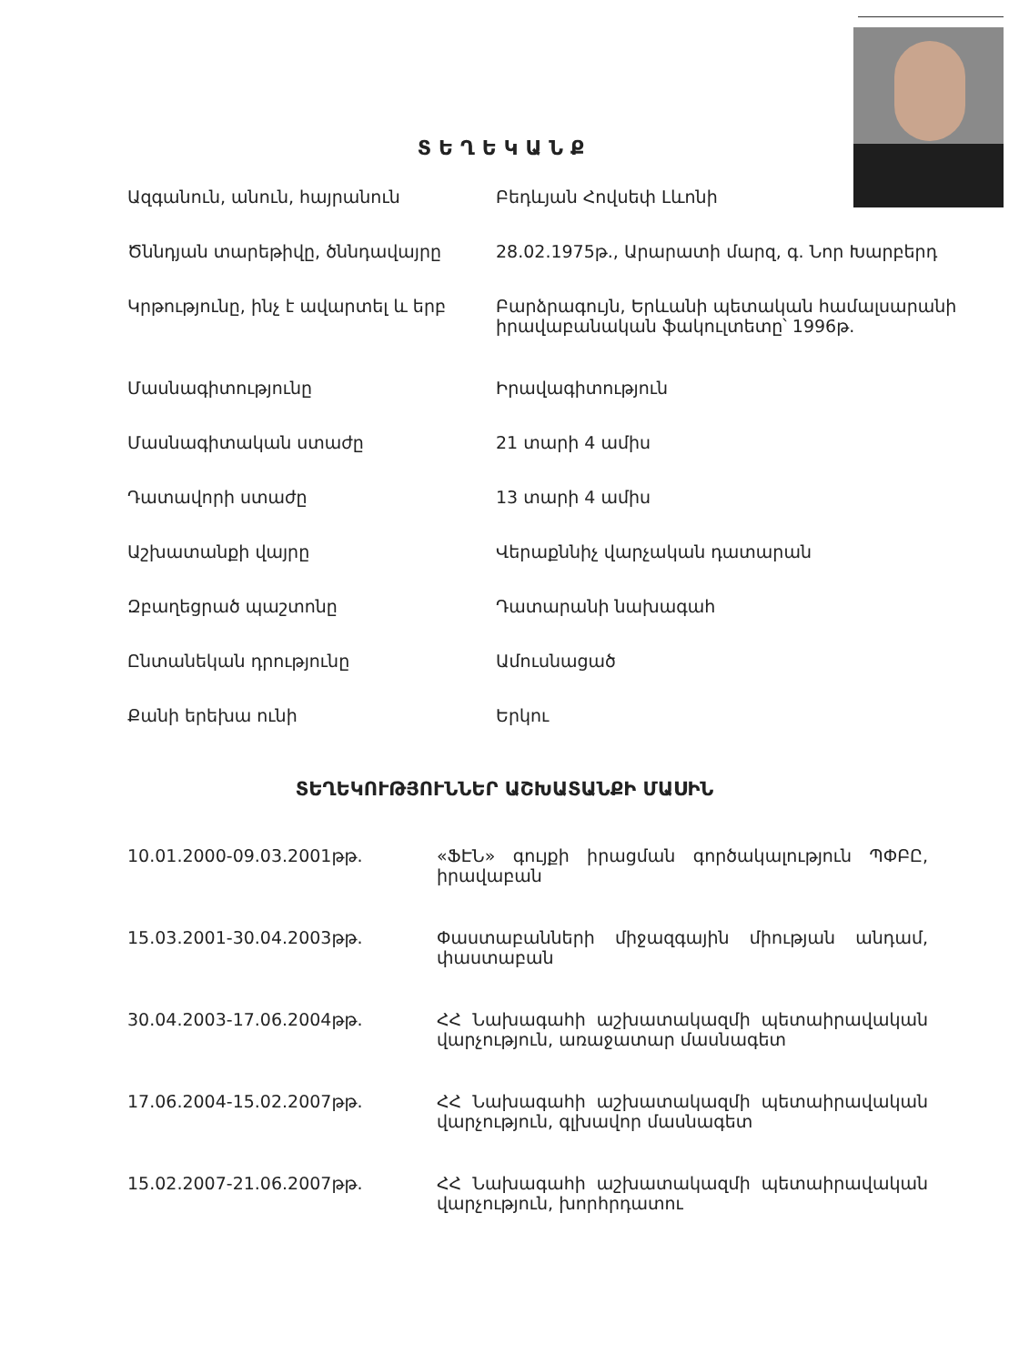ՏԵՂԵԿԱՆՔ
| Ազգանուն, անուն, հայրանուն | Բեդևյան Հովսեփ Լևոնի |
| Ծննդյան տարեթիվը, ծննդավայրը | 28.02.1975թ., Արարատի մարզ, գ. Նոր Խարբերդ |
| Կրթությունը, ինչ է ավարտել և երբ | Բարձրագույն, Երևանի պետական համալսարանի իրավաբանական ֆակուլտետը՝ 1996թ. |
| Մասնագիտությունը | Իրավագիտություն |
| Մասնագիտական ստաժը | 21 տարի 4 ամիս |
| Դատավորի ստաժը | 13 տարի 4 ամիս |
| Աշխատանքի վայրը | Վերաքննիչ վարչական դատարան |
| Զբաղեցրած պաշտոնը | Դատարանի նախագահ |
| Ընտանեկան դրությունը | Ամուսնացած |
| Քանի երեխա ունի | Երկու |
ՏԵՂԵԿՈՒԹՅՈՒՆՆԵՐ ԱՇԽԱՏԱՆՔԻ ՄԱՍԻՆ
| 10.01.2000-09.03.2001թթ. | «ՖԷՆ» գույքի իրացման գործակալություն ՊՓԲԸ, իրավաբան |
| 15.03.2001-30.04.2003թթ. | Փաստաբանների միջազգային միության անդամ, փաստաբան |
| 30.04.2003-17.06.2004թթ. | ՀՀ Նախագահի աշխատակազմի պետաիրավական վարչություն, առաջատար մասնագետ |
| 17.06.2004-15.02.2007թթ. | ՀՀ Նախագահի աշխատակազմի պետաիրավական վարչություն, գլխավոր մասնագետ |
| 15.02.2007-21.06.2007թթ. | ՀՀ Նախագահի աշխատակազմի պետաիրավական վարչություն, խորհրդատու |